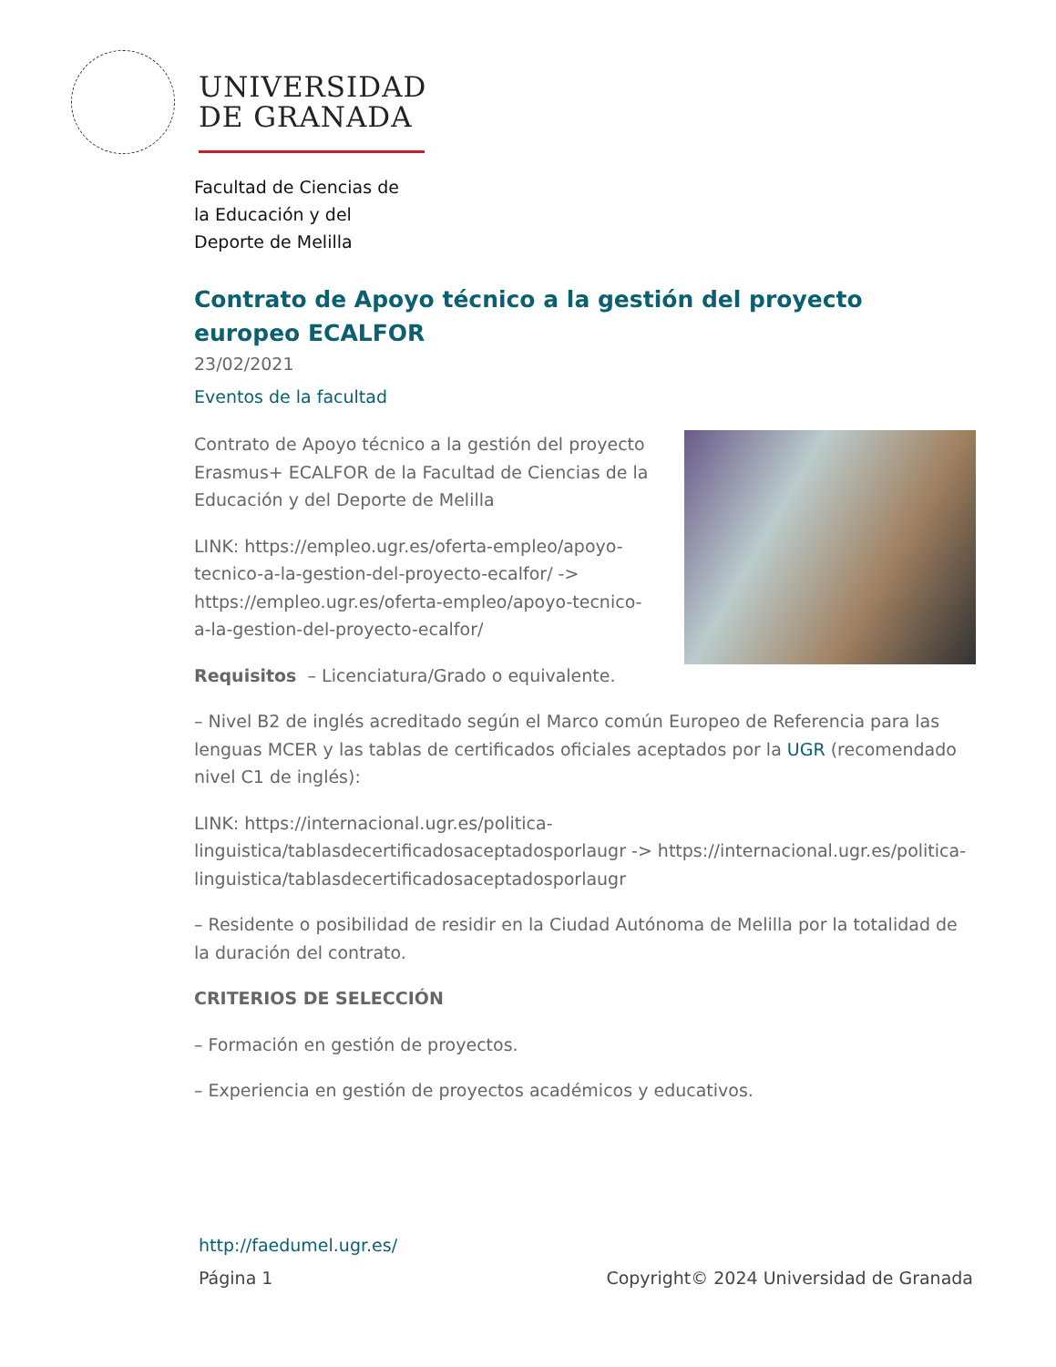UNIVERSIDAD
DE GRANADA
Facultad de Ciencias de
la Educación y del
Deporte de Melilla
Contrato de Apoyo técnico a la gestión del proyecto europeo ECALFOR
23/02/2021
Eventos de la facultad
Contrato de Apoyo técnico a la gestión del proyecto Erasmus+ ECALFOR de la Facultad de Ciencias de la Educación y del Deporte de Melilla
LINK: https://empleo.ugr.es/oferta-empleo/apoyo-tecnico-a-la-gestion-del-proyecto-ecalfor/ -> https://empleo.ugr.es/oferta-empleo/apoyo-tecnico-a-la-gestion-del-proyecto-ecalfor/
Requisitos – Licenciatura/Grado o equivalente.
– Nivel B2 de inglés acreditado según el Marco común Europeo de Referencia para las lenguas MCER y las tablas de certificados oficiales aceptados por la UGR (recomendado nivel C1 de inglés):
LINK: https://internacional.ugr.es/politica-linguistica/tablasdecertificadosaceptadosporlaugr -> https://internacional.ugr.es/politica-linguistica/tablasdecertificadosaceptadosporlaugr
– Residente o posibilidad de residir en la Ciudad Autónoma de Melilla por la totalidad de la duración del contrato.
CRITERIOS DE SELECCIÓN
– Formación en gestión de proyectos.
– Experiencia en gestión de proyectos académicos y educativos.
http://faedumel.ugr.es/
Página 1 Copyright© 2024 Universidad de Granada